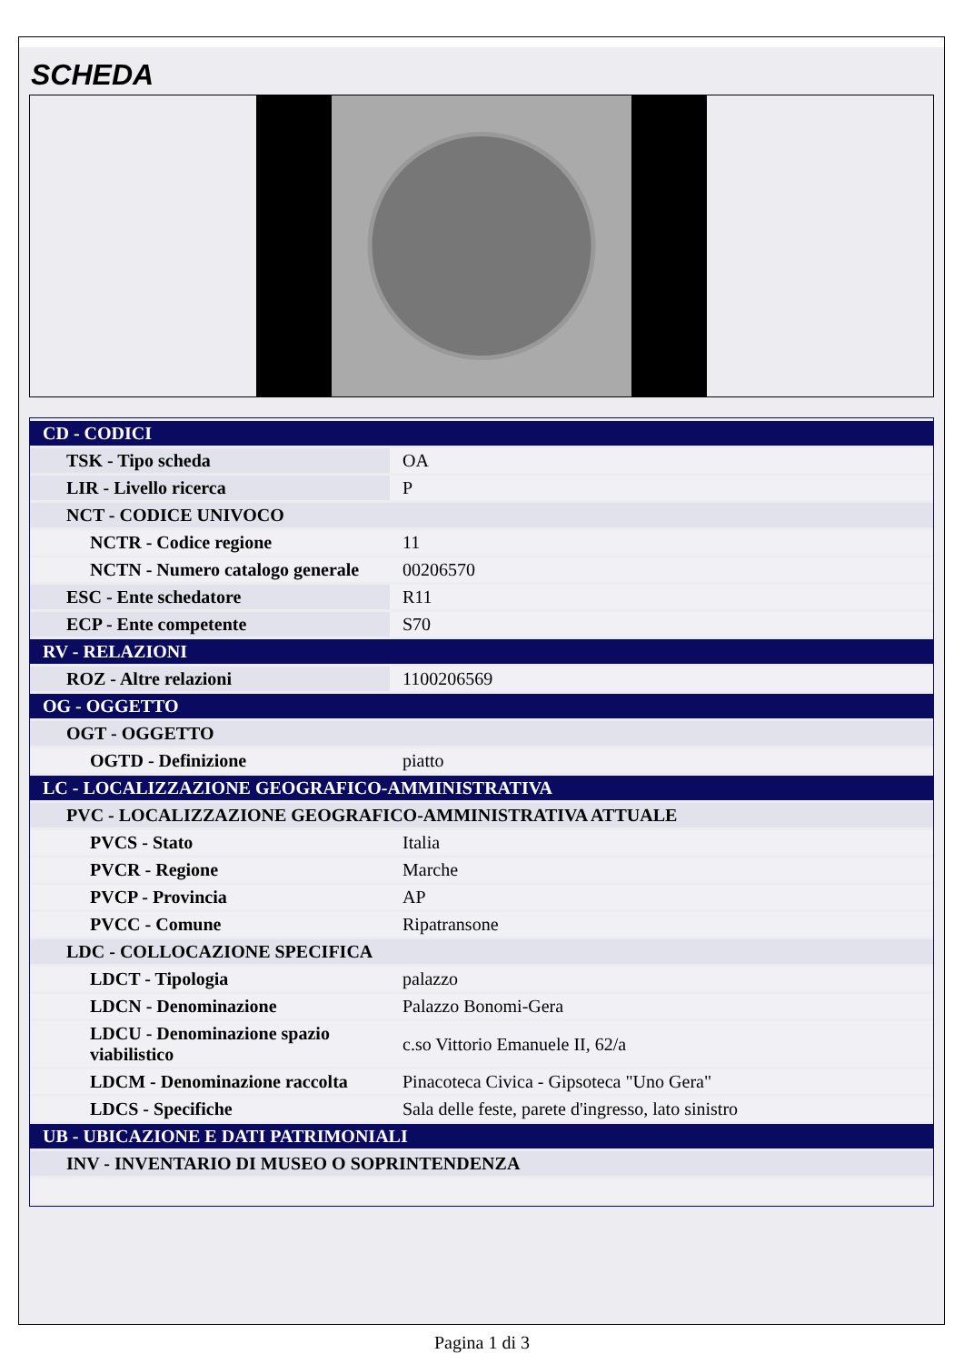SCHEDA
| CD - CODICI | |
| TSK - Tipo scheda | OA |
| LIR - Livello ricerca | P |
| NCT - CODICE UNIVOCO | |
| NCTR - Codice regione | 11 |
| NCTN - Numero catalogo generale | 00206570 |
| ESC - Ente schedatore | R11 |
| ECP - Ente competente | S70 |
| RV - RELAZIONI | |
| ROZ - Altre relazioni | 1100206569 |
| OG - OGGETTO | |
| OGT - OGGETTO | |
| OGTD - Definizione | piatto |
| LC - LOCALIZZAZIONE GEOGRAFICO-AMMINISTRATIVA | |
| PVC - LOCALIZZAZIONE GEOGRAFICO-AMMINISTRATIVA ATTUALE | |
| PVCS - Stato | Italia |
| PVCR - Regione | Marche |
| PVCP - Provincia | AP |
| PVCC - Comune | Ripatransone |
| LDC - COLLOCAZIONE SPECIFICA | |
| LDCT - Tipologia | palazzo |
| LDCN - Denominazione | Palazzo Bonomi-Gera |
| LDCU - Denominazione spazio viabilistico | c.so Vittorio Emanuele II, 62/a |
| LDCM - Denominazione raccolta | Pinacoteca Civica - Gipsoteca "Uno Gera" |
| LDCS - Specifiche | Sala delle feste, parete d'ingresso, lato sinistro |
| UB - UBICAZIONE E DATI PATRIMONIALI | |
| INV - INVENTARIO DI MUSEO O SOPRINTENDENZA | |
Pagina 1 di 3